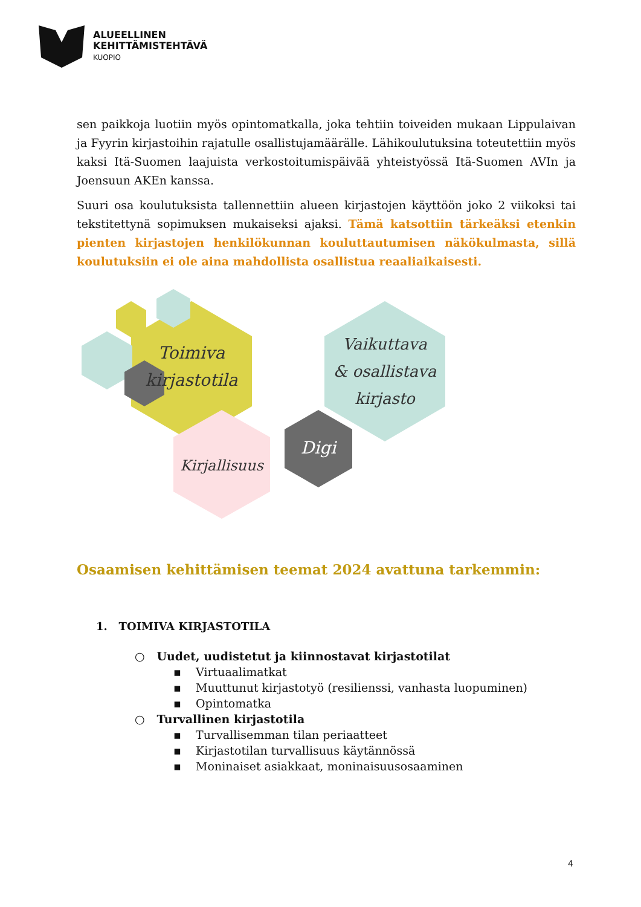ALUEELLINEN
KEHITTÄMISTEHTÄVÄ
KUOPIO
sen paikkoja luotiin myös opintomatkalla, joka tehtiin toiveiden mukaan Lippulaivan ja Fyyrin kirjastoihin rajatulle osallistujamäärälle. Lähikoulutuksina toteutettiin myös kaksi Itä-Suomen laajuista verkostoitumispäivää yhteistyössä Itä-Suomen AVIn ja Joensuun AKEn kanssa.
Suuri osa koulutuksista tallennettiin alueen kirjastojen käyttöön joko 2 viikoksi tai tekstitettynä sopimuksen mukaiseksi ajaksi. Tämä katsottiin tärkeäksi etenkin pienten kirjastojen henkilökunnan kouluttautumisen näkökulmasta, sillä koulutuksiin ei ole aina mahdollista osallistua reaaliaikaisesti.
Toimiva
kirjastotila
Vaikuttava
& osallistava
kirjasto
Kirjallisuus
Digi
Osaamisen kehittämisen teemat 2024 avattuna tarkemmin:
1. TOIMIVA KIRJASTOTILA
○ Uudet, uudistetut ja kiinnostavat kirjastotilat
▪ Virtuaalimatkat
▪ Muuttunut kirjastotyö (resilienssi, vanhasta luopuminen)
▪ Opintomatka
○ Turvallinen kirjastotila
▪ Turvallisemman tilan periaatteet
▪ Kirjastotilan turvallisuus käytännössä
▪ Moninaiset asiakkaat, moninaisuusosaaminen
4